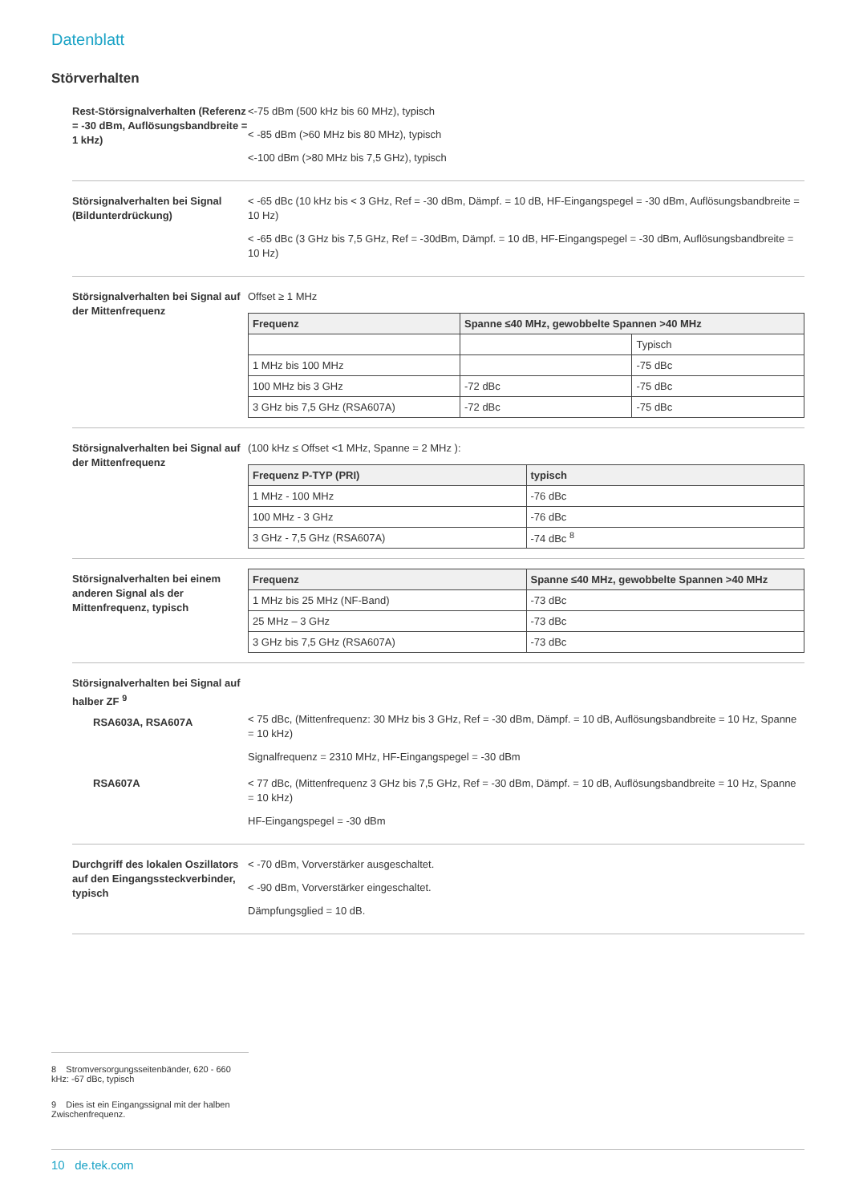Datenblatt
Störverhalten
Rest-Störsignalverhalten (Referenz = -30 dBm, Auflösungsbandbreite = 1 kHz)
<-75 dBm (500 kHz bis 60 MHz), typisch
< -85 dBm (>60 MHz bis 80 MHz), typisch
<-100 dBm (>80 MHz bis 7,5 GHz), typisch
Störsignalverhalten bei Signal (Bildunterdrückung)
< -65 dBc (10 kHz bis < 3 GHz, Ref = -30 dBm, Dämpf. = 10 dB, HF-Eingangspegel = -30 dBm, Auflösungsbandbreite = 10 Hz)
< -65 dBc (3 GHz bis 7,5 GHz, Ref = -30dBm, Dämpf. = 10 dB, HF-Eingangspegel = -30 dBm, Auflösungsbandbreite = 10 Hz)
Störsignalverhalten bei Signal auf der Mittenfrequenz
Offset ≥ 1 MHz
| Frequenz | Spanne ≤40 MHz, gewobbelte Spannen >40 MHz | |
| --- | --- | --- |
| | | Typisch |
| 1 MHz bis 100 MHz | | -75 dBc |
| 100 MHz bis 3 GHz | -72 dBc | -75 dBc |
| 3 GHz bis 7,5 GHz (RSA607A) | -72 dBc | -75 dBc |
Störsignalverhalten bei Signal auf der Mittenfrequenz
(100 kHz ≤ Offset <1 MHz, Spanne = 2 MHz ):
| Frequenz P-TYP (PRI) | typisch |
| --- | --- |
| 1 MHz - 100 MHz | -76 dBc |
| 100 MHz - 3 GHz | -76 dBc |
| 3 GHz - 7,5 GHz (RSA607A) | -74 dBc <sup>8</sup> |
Störsignalverhalten bei einem anderen Signal als der Mittenfrequenz, typisch
| Frequenz | Spanne ≤40 MHz, gewobbelte Spannen >40 MHz |
| --- | --- |
| 1 MHz bis 25 MHz (NF-Band) | -73 dBc |
| 25 MHz – 3 GHz | -73 dBc |
| 3 GHz bis 7,5 GHz (RSA607A) | -73 dBc |
Störsignalverhalten bei Signal auf halber ZF <sup>9</sup>
RSA603A, RSA607A
< 75 dBc, (Mittenfrequenz: 30 MHz bis 3 GHz, Ref = -30 dBm, Dämpf. = 10 dB, Auflösungsbandbreite = 10 Hz, Spanne = 10 kHz)
Signalfrequenz = 2310 MHz, HF-Eingangspegel = -30 dBm
RSA607A < 77 dBc, (Mittenfrequenz 3 GHz bis 7,5 GHz, Ref = -30 dBm, Dämpf. = 10 dB, Auflösungsbandbreite = 10 Hz, Spanne = 10 kHz)
HF-Eingangspegel = -30 dBm
Durchgriff des lokalen Oszillators auf den Eingangssteckverbinder, typisch
< -70 dBm, Vorverstärker ausgeschaltet.
< -90 dBm, Vorverstärker eingeschaltet.
Dämpfungsglied = 10 dB.
8 Stromversorgungsseitenbänder, 620 - 660 kHz: -67 dBc, typisch
9 Dies ist ein Eingangssignal mit der halben Zwischenfrequenz.
10 de.tek.com